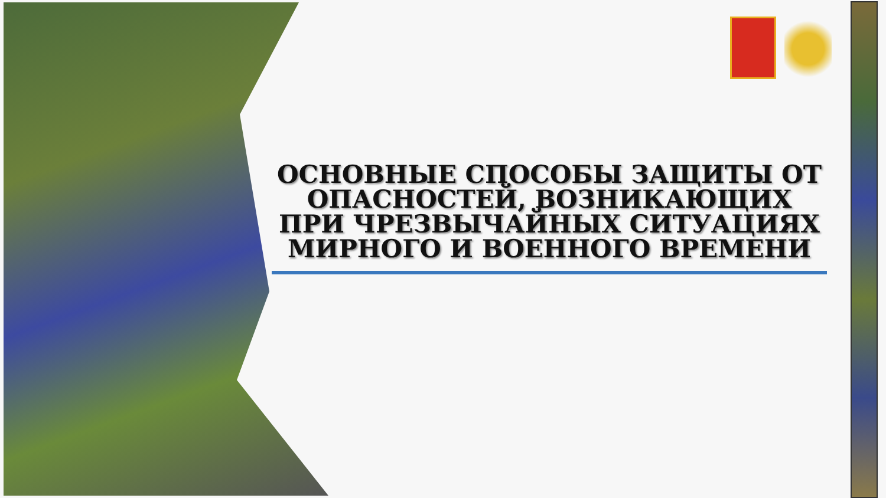ОСНОВНЫЕ СПОСОБЫ ЗАЩИТЫ ОТ ОПАСНОСТЕЙ, ВОЗНИКАЮЩИХ ПРИ ЧРЕЗВЫЧАЙНЫХ СИТУАЦИЯХ МИРНОГО И ВОЕННОГО ВРЕМЕНИ